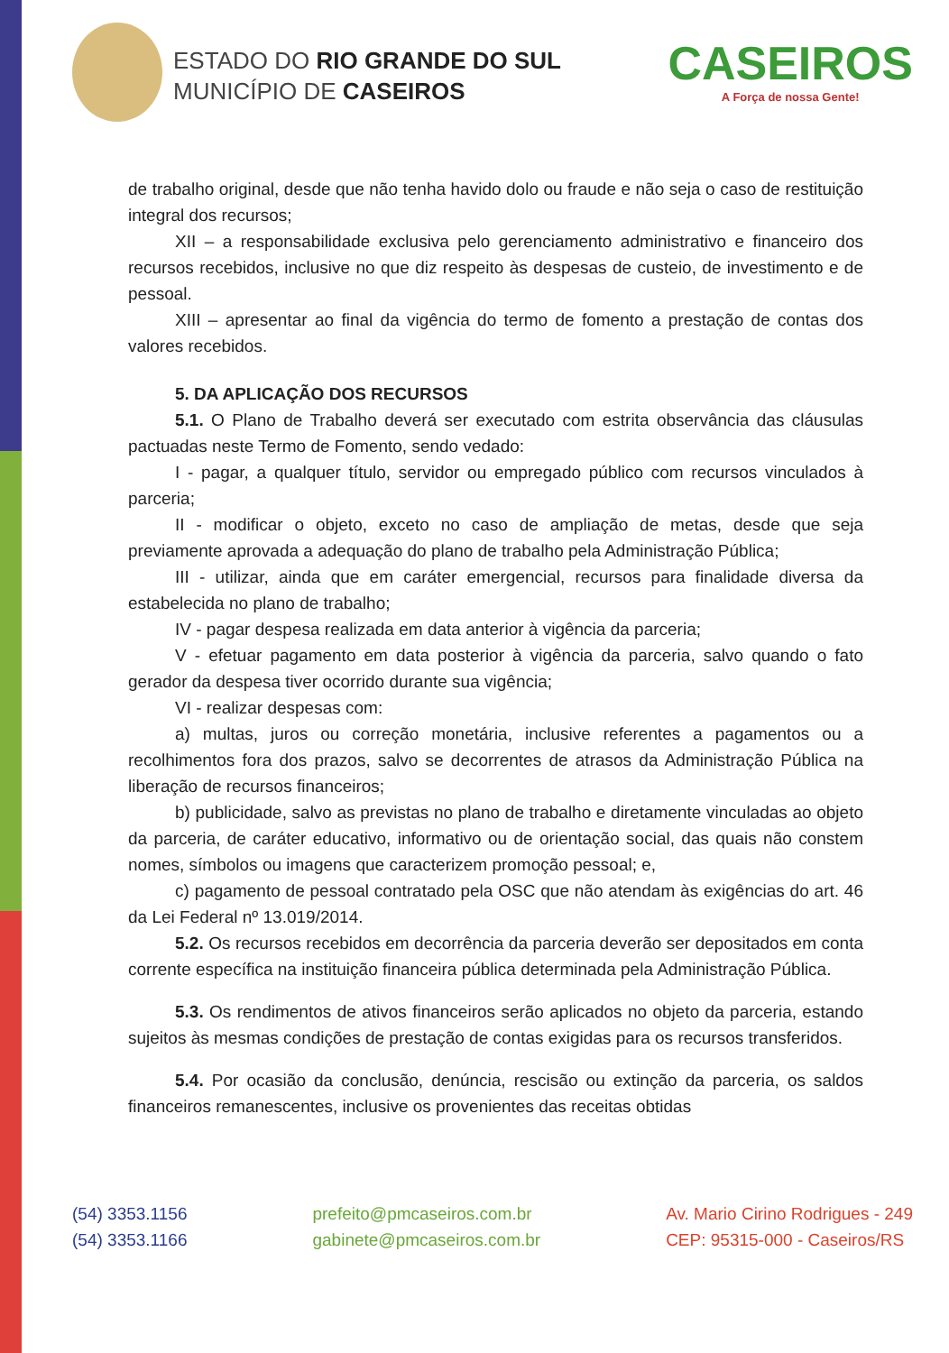ESTADO DO RIO GRANDE DO SUL
MUNICÍPIO DE CASEIROS
CASEIROS
A Força de nossa Gente!
de trabalho original, desde que não tenha havido dolo ou fraude e não seja o caso de restituição integral dos recursos;
XII – a responsabilidade exclusiva pelo gerenciamento administrativo e financeiro dos recursos recebidos, inclusive no que diz respeito às despesas de custeio, de investimento e de pessoal.
XIII – apresentar ao final da vigência do termo de fomento a prestação de contas dos valores recebidos.
5. DA APLICAÇÃO DOS RECURSOS
5.1. O Plano de Trabalho deverá ser executado com estrita observância das cláusulas pactuadas neste Termo de Fomento, sendo vedado:
I - pagar, a qualquer título, servidor ou empregado público com recursos vinculados à parceria;
II - modificar o objeto, exceto no caso de ampliação de metas, desde que seja previamente aprovada a adequação do plano de trabalho pela Administração Pública;
III - utilizar, ainda que em caráter emergencial, recursos para finalidade diversa da estabelecida no plano de trabalho;
IV - pagar despesa realizada em data anterior à vigência da parceria;
V - efetuar pagamento em data posterior à vigência da parceria, salvo quando o fato gerador da despesa tiver ocorrido durante sua vigência;
VI - realizar despesas com:
a) multas, juros ou correção monetária, inclusive referentes a pagamentos ou a recolhimentos fora dos prazos, salvo se decorrentes de atrasos da Administração Pública na liberação de recursos financeiros;
b) publicidade, salvo as previstas no plano de trabalho e diretamente vinculadas ao objeto da parceria, de caráter educativo, informativo ou de orientação social, das quais não constem nomes, símbolos ou imagens que caracterizem promoção pessoal; e,
c) pagamento de pessoal contratado pela OSC que não atendam às exigências do art. 46 da Lei Federal nº 13.019/2014.
5.2. Os recursos recebidos em decorrência da parceria deverão ser depositados em conta corrente específica na instituição financeira pública determinada pela Administração Pública.
5.3. Os rendimentos de ativos financeiros serão aplicados no objeto da parceria, estando sujeitos às mesmas condições de prestação de contas exigidas para os recursos transferidos.
5.4. Por ocasião da conclusão, denúncia, rescisão ou extinção da parceria, os saldos financeiros remanescentes, inclusive os provenientes das receitas obtidas
(54) 3353.1156
(54) 3353.1166
prefeito@pmcaseiros.com.br
gabinete@pmcaseiros.com.br
Av. Mario Cirino Rodrigues - 249
CEP: 95315-000 - Caseiros/RS